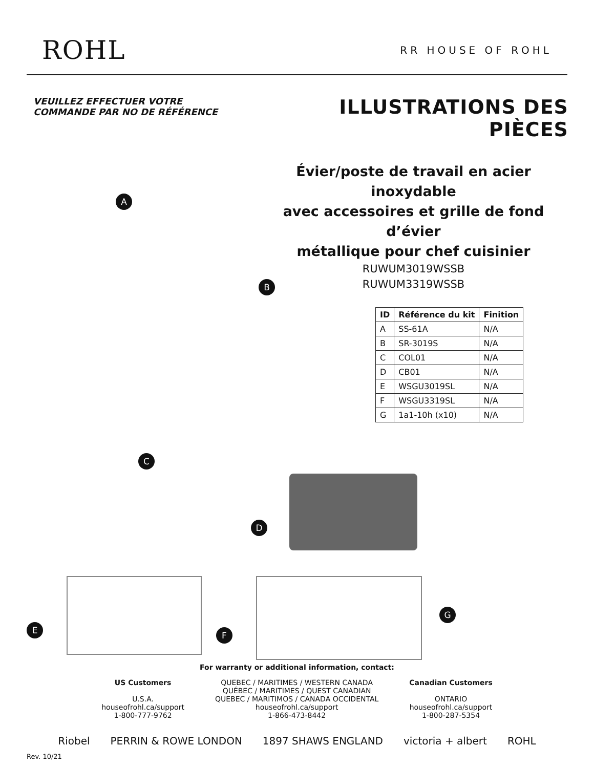ROHL RR HOUSE OF ROHL
VEUILLEZ EFFECTUER VOTRE
COMMANDE PAR NO DE RÉFÉRENCE
ILLUSTRATIONS DES PIÈCES
Évier/poste de travail en acier inoxydable
avec accessoires et grille de fond d’évier
métallique pour chef cuisinier
RUWUM3019WSSB
RUWUM3319WSSB
| ID | Référence du kit | Finition |
| --- | --- | --- |
| A | SS-61A | N/A |
| B | SR-3019S | N/A |
| C | COL01 | N/A |
| D | CB01 | N/A |
| E | WSGU3019SL | N/A |
| F | WSGU3319SL | N/A |
| G | 1a1-10h (x10) | N/A |
C
D
G
E F
For warranty or additional information, contact:
US Customers
U.S.A.
houseofrohl.ca/support
1-800-777-9762
QUEBEC / MARITIMES / WESTERN CANADA
QUÉBEC / MARITIMES / QUEST CANADIAN
QUEBEC / MARITIMOS / CANADA OCCIDENTAL
houseofrohl.ca/support
1-866-473-8442
Canadian Customers
ONTARIO
houseofrohl.ca/support
1-800-287-5354
Riobel PERRIN & ROWE LONDON 1897 SHAWS ENGLAND victoria + albert ROHL
Rev. 10/21
A
B